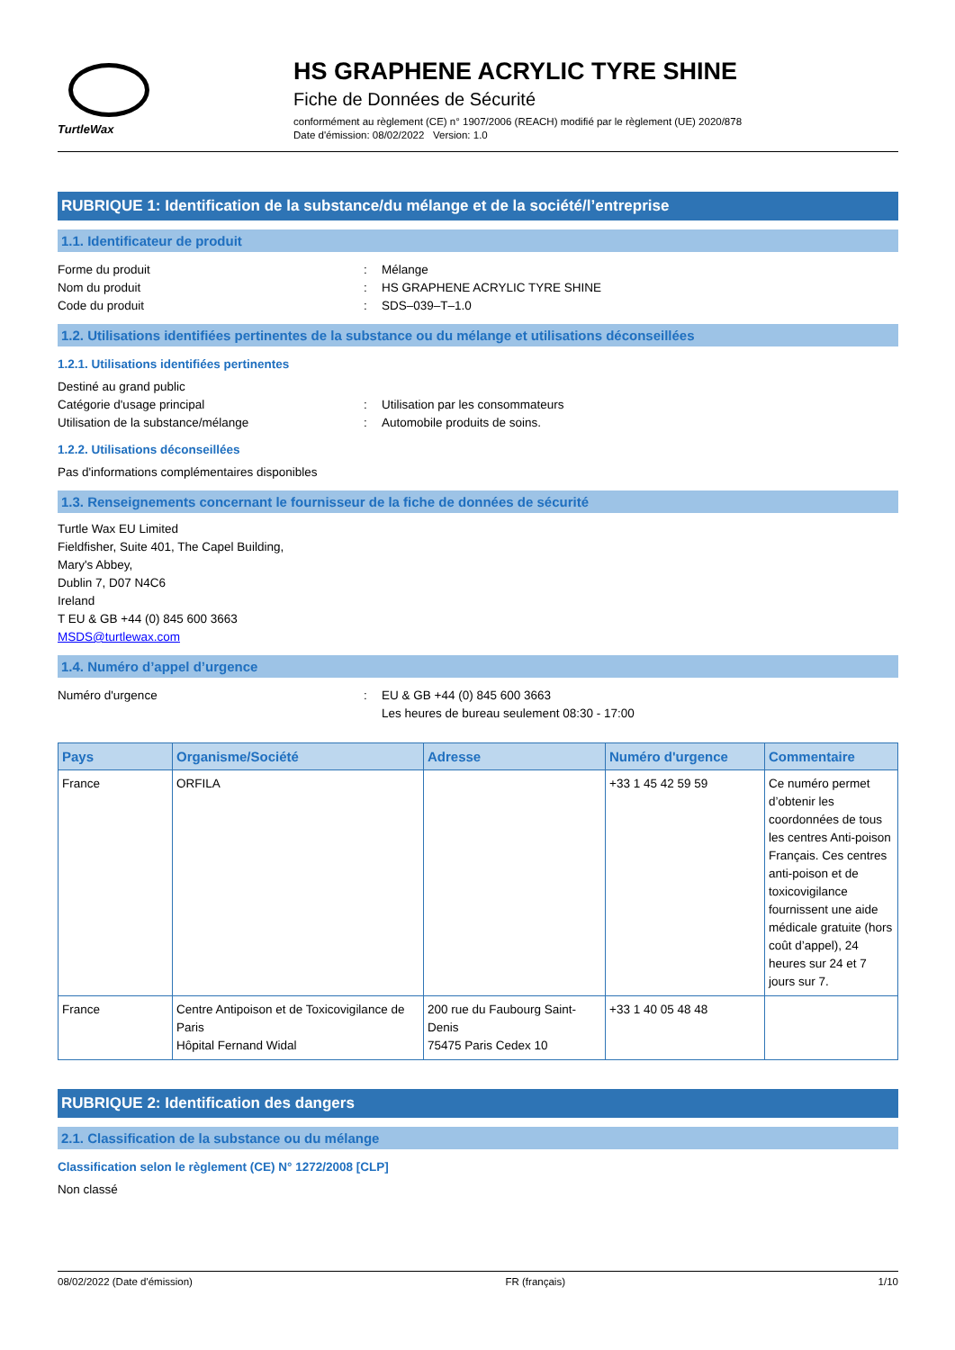TurtleWax
HS GRAPHENE ACRYLIC TYRE SHINE
Fiche de Données de Sécurité
conformément au règlement (CE) n° 1907/2006 (REACH) modifié par le règlement (UE) 2020/878
Date d'émission: 08/02/2022 Version: 1.0
RUBRIQUE 1: Identification de la substance/du mélange et de la société/l’entreprise
1.1. Identificateur de produit
Forme du produit: Mélange
Nom du produit: HS GRAPHENE ACRYLIC TYRE SHINE
Code du produit: SDS–039–T–1.0
1.2. Utilisations identifiées pertinentes de la substance ou du mélange et utilisations déconseillées
1.2.1. Utilisations identifiées pertinentes
Destiné au grand public
Catégorie d'usage principal: Utilisation par les consommateurs
Utilisation de la substance/mélange: Automobile produits de soins.
1.2.2. Utilisations déconseillées
Pas d'informations complémentaires disponibles
1.3. Renseignements concernant le fournisseur de la fiche de données de sécurité
Turtle Wax EU Limited
Fieldfisher, Suite 401, The Capel Building,
Mary's Abbey,
Dublin 7, D07 N4C6
Ireland
T EU & GB +44 (0) 845 600 3663
MSDS@turtlewax.com
1.4. Numéro d’appel d’urgence
Numéro d'urgence: EU & GB +44 (0) 845 600 3663
Les heures de bureau seulement 08:30 - 17:00
| Pays | Organisme/Société | Adresse | Numéro d'urgence | Commentaire |
| --- | --- | --- | --- | --- |
| France | ORFILA | | +33 1 45 42 59 59 | Ce numéro permet d’obtenir les coordonnées de tous les centres Anti-poison Français. Ces centres anti-poison et de toxicovigilance fournissent une aide médicale gratuite (hors coût d’appel), 24 heures sur 24 et 7 jours sur 7. |
| France | Centre Antipoison et de Toxicovigilance de Paris Hôpital Fernand Widal | 200 rue du Faubourg Saint-Denis 75475 Paris Cedex 10 | +33 1 40 05 48 48 | |
RUBRIQUE 2: Identification des dangers
2.1. Classification de la substance ou du mélange
Classification selon le règlement (CE) N° 1272/2008 [CLP]
Non classé
08/02/2022 (Date d'émission) FR (français) 1/10